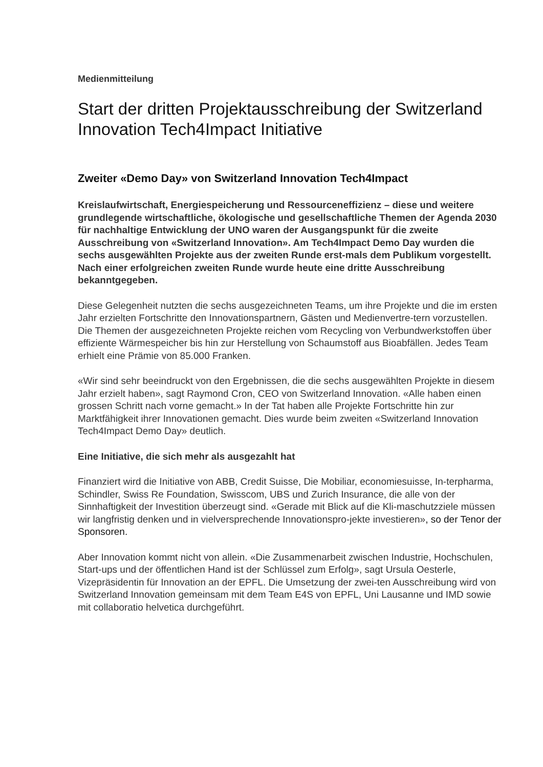Medienmitteilung
Start der dritten Projektausschreibung der Switzerland Innovation Tech4Impact Initiative
Zweiter «Demo Day» von Switzerland Innovation Tech4Impact
Kreislaufwirtschaft, Energiespeicherung und Ressourceneffizienz – diese und weitere grundlegende wirtschaftliche, ökologische und gesellschaftliche Themen der Agenda 2030 für nachhaltige Entwicklung der UNO waren der Ausgangspunkt für die zweite Ausschreibung von «Switzerland Innovation». Am Tech4Impact Demo Day wurden die sechs ausgewählten Projekte aus der zweiten Runde erst-mals dem Publikum vorgestellt. Nach einer erfolgreichen zweiten Runde wurde heute eine dritte Ausschreibung bekanntgegeben.
Diese Gelegenheit nutzten die sechs ausgezeichneten Teams, um ihre Projekte und die im ersten Jahr erzielten Fortschritte den Innovationspartnern, Gästen und Medienvertre-tern vorzustellen. Die Themen der ausgezeichneten Projekte reichen vom Recycling von Verbundwerkstoffen über effiziente Wärmespeicher bis hin zur Herstellung von Schaumstoff aus Bioabfällen. Jedes Team erhielt eine Prämie von 85.000 Franken.
«Wir sind sehr beeindruckt von den Ergebnissen, die die sechs ausgewählten Projekte in diesem Jahr erzielt haben», sagt Raymond Cron, CEO von Switzerland Innovation. «Alle haben einen grossen Schritt nach vorne gemacht.» In der Tat haben alle Projekte Fortschritte hin zur Marktfähigkeit ihrer Innovationen gemacht. Dies wurde beim zweiten «Switzerland Innovation Tech4Impact Demo Day» deutlich.
Eine Initiative, die sich mehr als ausgezahlt hat
Finanziert wird die Initiative von ABB, Credit Suisse, Die Mobiliar, economiesuisse, In-terpharma, Schindler, Swiss Re Foundation, Swisscom, UBS und Zurich Insurance, die alle von der Sinnhaftigkeit der Investition überzeugt sind. «Gerade mit Blick auf die Kli-maschutzziele müssen wir langfristig denken und in vielversprechende Innovationspro-jekte investieren», so der Tenor der Sponsoren.
Aber Innovation kommt nicht von allein. «Die Zusammenarbeit zwischen Industrie, Hochschulen, Start-ups und der öffentlichen Hand ist der Schlüssel zum Erfolg», sagt Ursula Oesterle, Vizepräsidentin für Innovation an der EPFL. Die Umsetzung der zwei-ten Ausschreibung wird von Switzerland Innovation gemeinsam mit dem Team E4S von EPFL, Uni Lausanne und IMD sowie mit collaboratio helvetica durchgeführt.